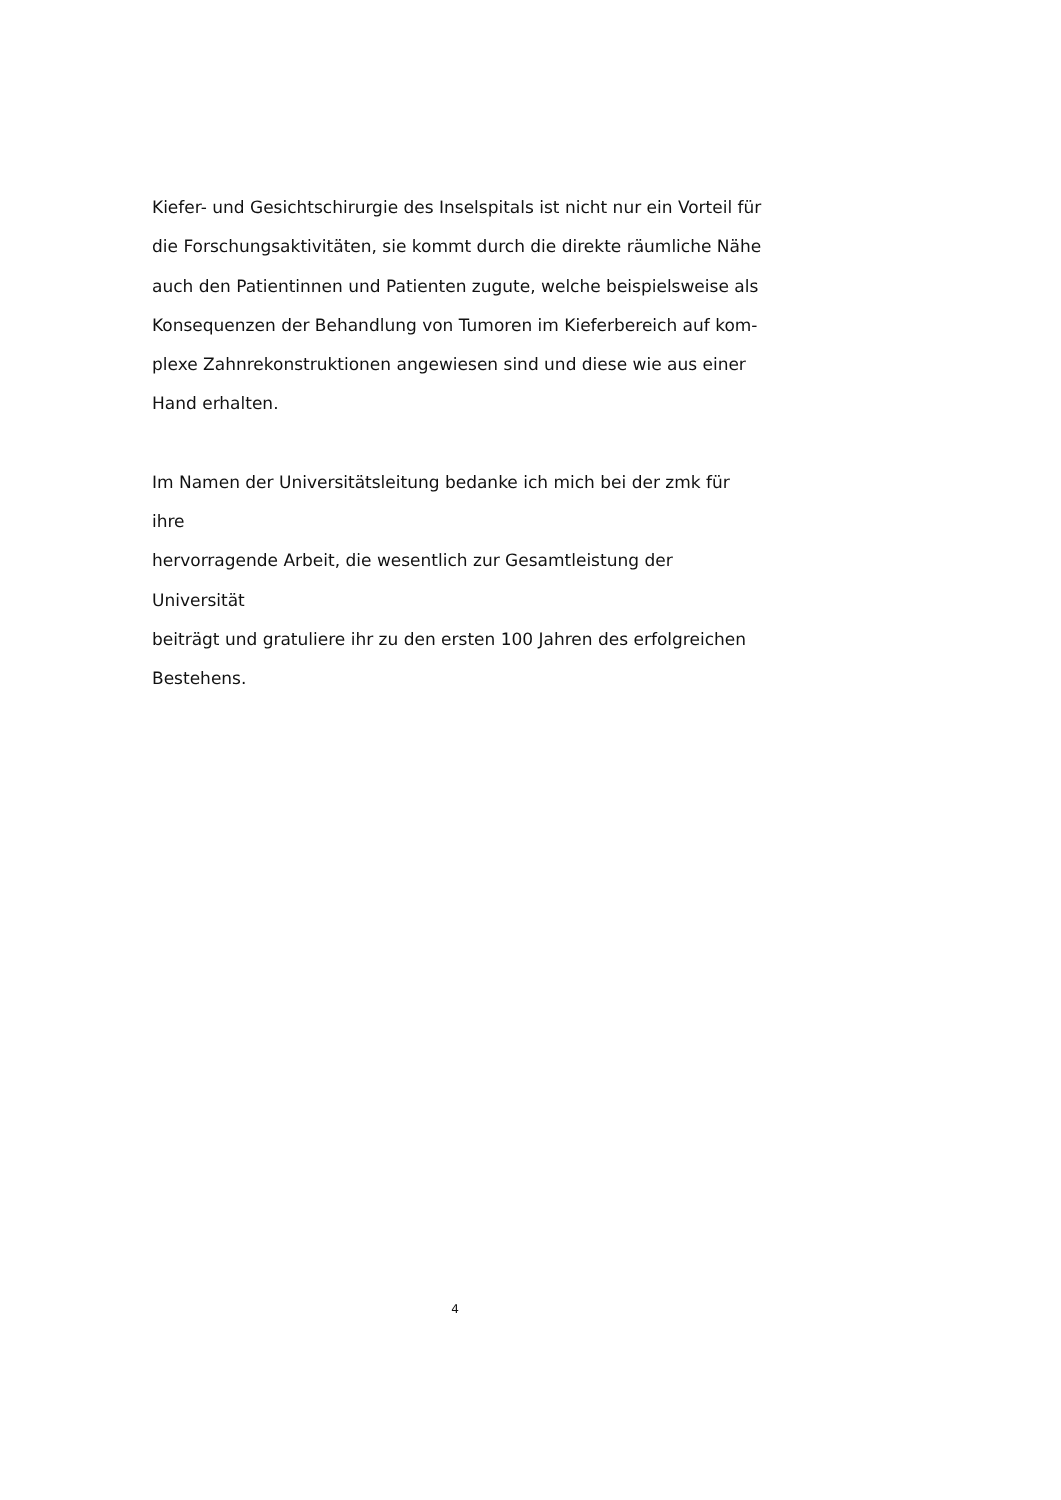Kiefer- und Gesichtschirurgie des Inselspitals ist nicht nur ein Vorteil für
die Forschungsaktivitäten, sie kommt durch die direkte räumliche Nähe
auch den Patientinnen und Patienten zugute, welche beispielsweise als
Konsequenzen der Behandlung von Tumoren im Kieferbereich auf kom-
plexe Zahnrekonstruktionen angewiesen sind und diese wie aus einer
Hand erhalten.
Im Namen der Universitätsleitung bedanke ich mich bei der zmk für ihre
hervorragende Arbeit, die wesentlich zur Gesamtleistung der Universität
beiträgt und gratuliere ihr zu den ersten 100 Jahren des erfolgreichen
Bestehens.
4